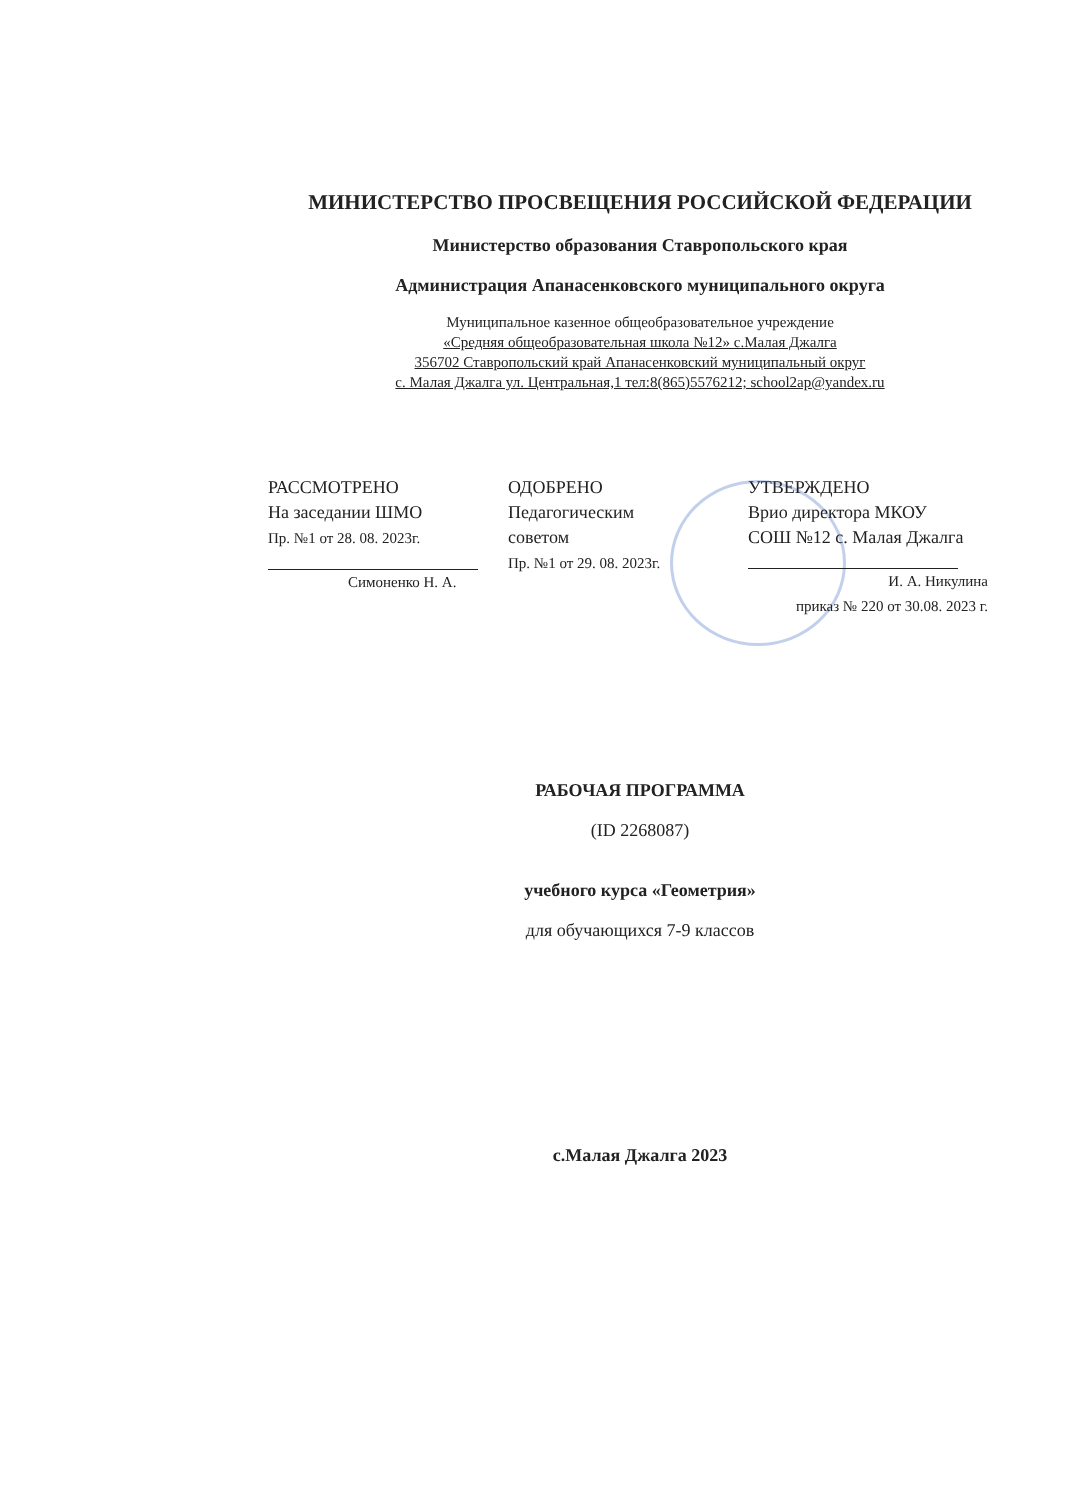МИНИСТЕРСТВО ПРОСВЕЩЕНИЯ РОССИЙСКОЙ ФЕДЕРАЦИИ
Министерство образования Ставропольского края
Администрация Апанасенковского муниципального округа
Муниципальное казенное общеобразовательное учреждение
«Средняя общеобразовательная школа №12» с.Малая Джалга
356702 Ставропольский край Апанасенковский муниципальный округ
с. Малая Джалга ул. Центральная,1 тел:8(865)5576212; school2ap@yandex.ru
РАССМОТРЕНО
На заседании ШМО
Пр. №1 от 28. 08. 2023г.
Симоненко Н. А.
ОДОБРЕНО
Педагогическим
советом
Пр. №1 от 29. 08. 2023г.
УТВЕРЖДЕНО
Врио директора МКОУ
СОШ №12 с. Малая Джалга
И. А. Никулина
приказ № 220 от 30.08. 2023 г.
РАБОЧАЯ ПРОГРАММА
(ID 2268087)
учебного курса «Геометрия»
для обучающихся 7-9 классов
с.Малая Джалга 2023